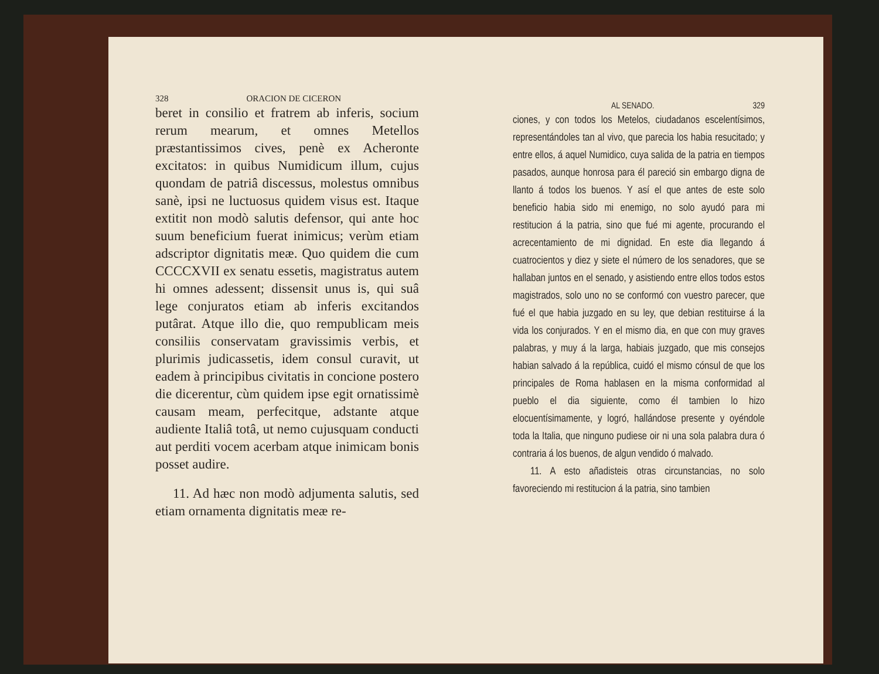328 ORACION DE CICERON
beret in consilio et fratrem ab inferis, socium rerum mearum, et omnes Metellos præstantissimos cives, penè ex Acheronte excitatos: in quibus Numidicum illum, cujus quondam de patriâ discessus, molestus omnibus sanè, ipsi ne luctuosus quidem visus est. Itaque extitit non modò salutis defensor, qui ante hoc suum beneficium fuerat inimicus; verùm etiam adscriptor dignitatis meæ. Quo quidem die cum CCCCXVII ex senatu essetis, magistratus autem hi omnes adessent; dissensit unus is, qui suâ lege conjuratos etiam ab inferis excitandos putârat. Atque illo die, quo rempublicam meis consiliis conservatam gravissimis verbis, et plurimis judicassetis, idem consul curavit, ut eadem à principibus civitatis in concione postero die dicerentur, cùm quidem ipse egit ornatissimè causam meam, perfecitque, adstante atque audiente Italiâ totâ, ut nemo cujusquam conducti aut perditi vocem acerbam atque inimicam bonis posset audire.
11. Ad hæc non modò adjumenta salutis, sed etiam ornamenta dignitatis meæ re-
AL SENADO. 329
ciones, y con todos los Metelos, ciudadanos escelentísimos, representándoles tan al vivo, que parecia los habia resucitado; y entre ellos, á aquel Numidico, cuya salida de la patria en tiempos pasados, aunque honrosa para él pareció sin embargo digna de llanto á todos los buenos. Y así el que antes de este solo beneficio habia sido mi enemigo, no solo ayudó para mi restitucion á la patria, sino que fué mi agente, procurando el acrecentamiento de mi dignidad. En este dia llegando á cuatrocientos y diez y siete el número de los senadores, que se hallaban juntos en el senado, y asistiendo entre ellos todos estos magistrados, solo uno no se conformó con vuestro parecer, que fué el que habia juzgado en su ley, que debian restituirse á la vida los conjurados. Y en el mismo dia, en que con muy graves palabras, y muy á la larga, habiais juzgado, que mis consejos habian salvado á la república, cuidó el mismo cónsul de que los principales de Roma hablasen en la misma conformidad al pueblo el dia siguiente, como él tambien lo hizo elocuentísimamente, y logró, hallándose presente y oyéndole toda la Italia, que ninguno pudiese oir ni una sola palabra dura ó contraria á los buenos, de algun vendido ó malvado.
11. A esto añadisteis otras circunstancias, no solo favoreciendo mi restitucion á la patria, sino tambien